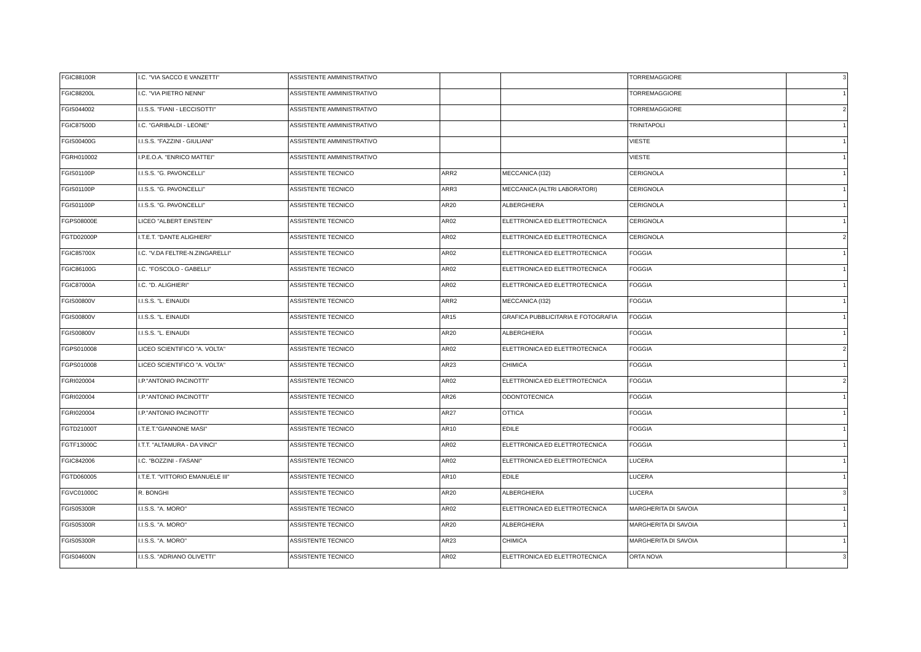| FGIC88100R | I.C. "VIA SACCO E VANZETTI" | ASSISTENTE AMMINISTRATIVO | | | TORREMAGGIORE | 3 |
| FGIC88200L | I.C. "VIA PIETRO NENNI" | ASSISTENTE AMMINISTRATIVO | | | TORREMAGGIORE | 1 |
| FGIS044002 | I.I.S.S. "FIANI - LECCISOTTI" | ASSISTENTE AMMINISTRATIVO | | | TORREMAGGIORE | 2 |
| FGIC87500D | I.C. "GARIBALDI - LEONE" | ASSISTENTE AMMINISTRATIVO | | | TRINITAPOLI | 1 |
| FGIS00400G | I.I.S.S. "FAZZINI - GIULIANI" | ASSISTENTE AMMINISTRATIVO | | | VIESTE | 1 |
| FGRH010002 | I.P.E.O.A. "ENRICO MATTEI" | ASSISTENTE AMMINISTRATIVO | | | VIESTE | 1 |
| FGIS01100P | I.I.S.S. "G. PAVONCELLI" | ASSISTENTE TECNICO | ARR2 | MECCANICA (I32) | CERIGNOLA | 1 |
| FGIS01100P | I.I.S.S. "G. PAVONCELLI" | ASSISTENTE TECNICO | ARR3 | MECCANICA (ALTRI LABORATORI) | CERIGNOLA | 1 |
| FGIS01100P | I.I.S.S. "G. PAVONCELLI" | ASSISTENTE TECNICO | AR20 | ALBERGHIERA | CERIGNOLA | 1 |
| FGPS08000E | LICEO "ALBERT EINSTEIN" | ASSISTENTE TECNICO | AR02 | ELETTRONICA ED ELETTROTECNICA | CERIGNOLA | 1 |
| FGTD02000P | I.T.E.T. "DANTE ALIGHIERI" | ASSISTENTE TECNICO | AR02 | ELETTRONICA ED ELETTROTECNICA | CERIGNOLA | 2 |
| FGIC85700X | I.C. "V.DA FELTRE-N.ZINGARELLI" | ASSISTENTE TECNICO | AR02 | ELETTRONICA ED ELETTROTECNICA | FOGGIA | 1 |
| FGIC86100G | I.C. "FOSCOLO - GABELLI" | ASSISTENTE TECNICO | AR02 | ELETTRONICA ED ELETTROTECNICA | FOGGIA | 1 |
| FGIC87000A | I.C. "D. ALIGHIERI" | ASSISTENTE TECNICO | AR02 | ELETTRONICA ED ELETTROTECNICA | FOGGIA | 1 |
| FGIS00800V | I.I.S.S. "L. EINAUDI | ASSISTENTE TECNICO | ARR2 | MECCANICA (I32) | FOGGIA | 1 |
| FGIS00800V | I.I.S.S. "L. EINAUDI | ASSISTENTE TECNICO | AR15 | GRAFICA PUBBLICITARIA E FOTOGRAFIA | FOGGIA | 1 |
| FGIS00800V | I.I.S.S. "L. EINAUDI | ASSISTENTE TECNICO | AR20 | ALBERGHIERA | FOGGIA | 1 |
| FGPS010008 | LICEO SCIENTIFICO "A. VOLTA" | ASSISTENTE TECNICO | AR02 | ELETTRONICA ED ELETTROTECNICA | FOGGIA | 2 |
| FGPS010008 | LICEO SCIENTIFICO "A. VOLTA" | ASSISTENTE TECNICO | AR23 | CHIMICA | FOGGIA | 1 |
| FGRI020004 | I.P."ANTONIO PACINOTTI" | ASSISTENTE TECNICO | AR02 | ELETTRONICA ED ELETTROTECNICA | FOGGIA | 2 |
| FGRI020004 | I.P."ANTONIO PACINOTTI" | ASSISTENTE TECNICO | AR26 | ODONTOTECNICA | FOGGIA | 1 |
| FGRI020004 | I.P."ANTONIO PACINOTTI" | ASSISTENTE TECNICO | AR27 | OTTICA | FOGGIA | 1 |
| FGTD21000T | I.T.E.T."GIANNONE MASI" | ASSISTENTE TECNICO | AR10 | EDILE | FOGGIA | 1 |
| FGTF13000C | I.T.T. "ALTAMURA - DA VINCI" | ASSISTENTE TECNICO | AR02 | ELETTRONICA ED ELETTROTECNICA | FOGGIA | 1 |
| FGIC842006 | I.C. "BOZZINI - FASANI" | ASSISTENTE TECNICO | AR02 | ELETTRONICA ED ELETTROTECNICA | LUCERA | 1 |
| FGTD060005 | I.T.E.T. "VITTORIO EMANUELE III" | ASSISTENTE TECNICO | AR10 | EDILE | LUCERA | 1 |
| FGVC01000C | R. BONGHI | ASSISTENTE TECNICO | AR20 | ALBERGHIERA | LUCERA | 3 |
| FGIS05300R | I.I.S.S. "A. MORO" | ASSISTENTE TECNICO | AR02 | ELETTRONICA ED ELETTROTECNICA | MARGHERITA DI SAVOIA | 1 |
| FGIS05300R | I.I.S.S. "A. MORO" | ASSISTENTE TECNICO | AR20 | ALBERGHIERA | MARGHERITA DI SAVOIA | 1 |
| FGIS05300R | I.I.S.S. "A. MORO" | ASSISTENTE TECNICO | AR23 | CHIMICA | MARGHERITA DI SAVOIA | 1 |
| FGIS04600N | I.I.S.S. "ADRIANO OLIVETTI" | ASSISTENTE TECNICO | AR02 | ELETTRONICA ED ELETTROTECNICA | ORTA NOVA | 3 |